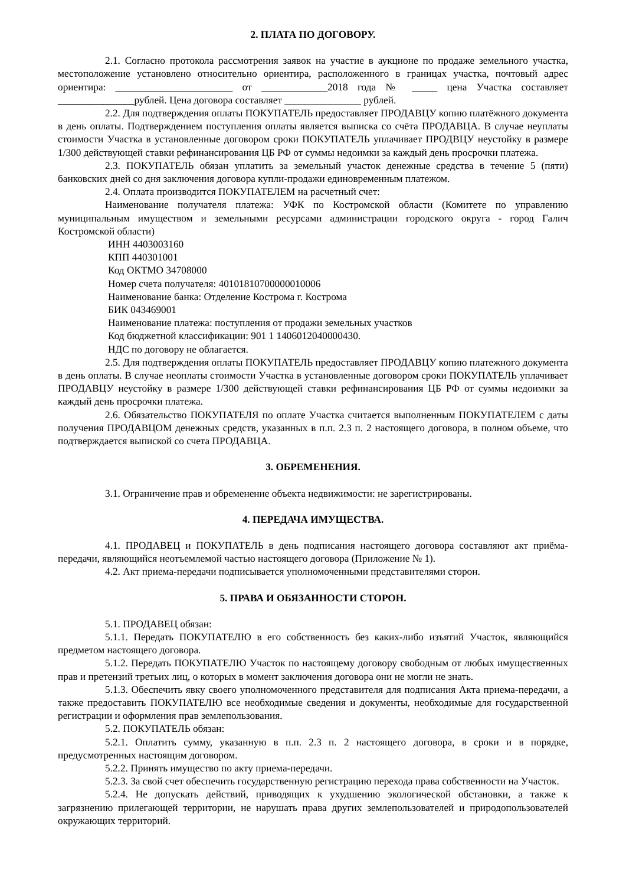2. ПЛАТА ПО ДОГОВОРУ.
2.1. Согласно протокола рассмотрения заявок на участие в аукционе по продаже земельного участка, местоположение установлено относительно ориентира, расположенного в границах участка, почтовый адрес ориентира: _______________________ от _____________2018 года № _____ цена Участка составляет _______________рублей. Цена договора составляет _______________ рублей.
2.2. Для подтверждения оплаты ПОКУПАТЕЛЬ предоставляет ПРОДАВЦУ копию платёжного документа в день оплаты. Подтверждением поступления оплаты является выписка со счёта ПРОДАВЦА. В случае неуплаты стоимости Участка в установленные договором сроки ПОКУПАТЕЛЬ уплачивает ПРОДВЦУ неустойку в размере 1/300 действующей ставки рефинансирования ЦБ РФ от суммы недоимки за каждый день просрочки платежа.
2.3. ПОКУПАТЕЛЬ обязан уплатить за земельный участок денежные средства в течение 5 (пяти) банковских дней со дня заключения договора купли-продажи единовременным платежом.
2.4. Оплата производится ПОКУПАТЕЛЕМ на расчетный счет:
Наименование получателя платежа: УФК по Костромской области (Комитете по управлению муниципальным имуществом и земельными ресурсами администрации городского округа - город Галич Костромской области)
ИНН 4403003160
КПП 440301001
Код ОКТМО 34708000
Номер счета получателя: 40101810700000010006
Наименование банка: Отделение Кострома г. Кострома
БИК 043469001
Наименование платежа: поступления от продажи земельных участков
Код бюджетной классификации: 901 1 1406012040000430.
НДС по договору не облагается.
2.5. Для подтверждения оплаты ПОКУПАТЕЛЬ предоставляет ПРОДАВЦУ копию платежного документа в день оплаты. В случае неоплаты стоимости Участка в установленные договором сроки ПОКУПАТЕЛЬ уплачивает ПРОДАВЦУ неустойку в размере 1/300 действующей ставки рефинансирования ЦБ РФ от суммы недоимки за каждый день просрочки платежа.
2.6. Обязательство ПОКУПАТЕЛЯ по оплате Участка считается выполненным ПОКУПАТЕЛЕМ с даты получения ПРОДАВЦОМ денежных средств, указанных в п.п. 2.3 п. 2 настоящего договора, в полном объеме, что подтверждается выпиской со счета ПРОДАВЦА.
3. ОБРЕМЕНЕНИЯ.
3.1. Ограничение прав и обременение объекта недвижимости: не зарегистрированы.
4. ПЕРЕДАЧА ИМУЩЕСТВА.
4.1. ПРОДАВЕЦ и ПОКУПАТЕЛЬ в день подписания настоящего договора составляют акт приёма-передачи, являющийся неотъемлемой частью настоящего договора (Приложение № 1).
4.2. Акт приема-передачи подписывается уполномоченными представителями сторон.
5. ПРАВА И ОБЯЗАННОСТИ СТОРОН.
5.1. ПРОДАВЕЦ обязан:
5.1.1. Передать ПОКУПАТЕЛЮ в его собственность без каких-либо изъятий Участок, являющийся предметом настоящего договора.
5.1.2. Передать ПОКУПАТЕЛЮ Участок по настоящему договору свободным от любых имущественных прав и претензий третьих лиц, о которых в момент заключения договора они не могли не знать.
5.1.3. Обеспечить явку своего уполномоченного представителя для подписания Акта приема-передачи, а также предоставить ПОКУПАТЕЛЮ все необходимые сведения и документы, необходимые для государственной регистрации и оформления прав землепользования.
5.2. ПОКУПАТЕЛЬ обязан:
5.2.1. Оплатить сумму, указанную в п.п. 2.3 п. 2 настоящего договора, в сроки и в порядке, предусмотренных настоящим договором.
5.2.2. Принять имущество по акту приема-передачи.
5.2.3. За свой счет обеспечить государственную регистрацию перехода права собственности на Участок.
5.2.4. Не допускать действий, приводящих к ухудшению экологической обстановки, а также к загрязнению прилегающей территории, не нарушать права других землепользователей и природопользователей окружающих территорий.